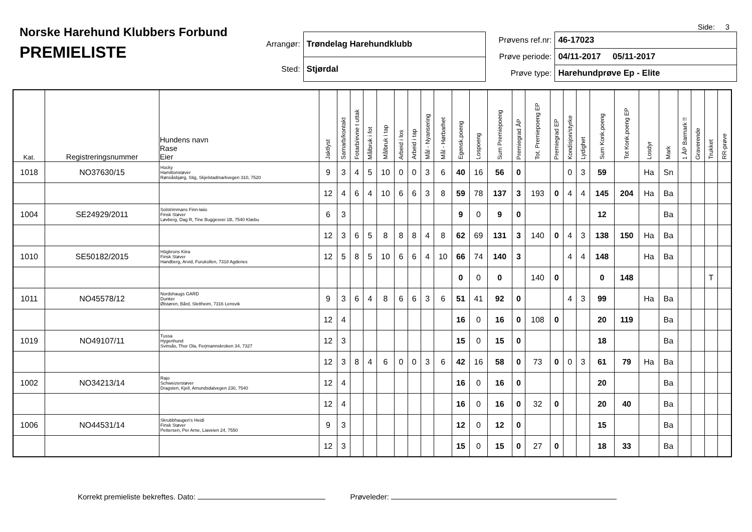Side: 3
Norske Harehund Klubbers Forbund
PREMIELISTE
| Arrangør: | Trøndelag Harehundklubb |
| Sted: | Stjørdal |
| Prøvens ref.nr: | 46-17023 |
| Prøve periode: | 04/11-2017 05/11-2017 |
| Prøve type: | Harehundprøve Ep - Elite |
| Kat. | Registreringsnummer | Hundens navn Rase Eier | Jaktlyst | Samarb/kontakt | Fotarb/evne t uttak | Målbruk i fot | Målbruk i tap | Arbeid i los | Arbeid i tap | Mål - Nyansering | Mål - Hørbarhet | Egensk.poeng | Lospoeng | Sum Premiepoeng | Premiegrad ÅP | Tot. Premiepoeng EP | Premiegrad EP | Kondisjon/styrke | Lydighet | Sum Konk.poeng | Tot Konk.poeng EP | Losdyr | Mark | 1 ÅP Barmark !! | Graverende | Trukket | RR-prøve |
| --- | --- | --- | --- | --- | --- | --- | --- | --- | --- | --- | --- | --- | --- | --- | --- | --- | --- | --- | --- | --- | --- | --- | --- | --- | --- | --- | --- |
| 1018 | NO37630/15 | Hocky Hamiltonstøver Rønsåsbjørg, Stig, Skjelstadmarkvegen 310, 7520 | 9 | 3 | 4 | 5 | 10 | 0 | 0 | 3 | 6 | 40 | 16 | 56 | 0 | | | 0 | 3 | 59 | | Ha | Sn | | | | |
| | | | 12 | 4 | 6 | 4 | 10 | 6 | 6 | 3 | 8 | 59 | 78 | 137 | 3 | 193 | 0 | 4 | 4 | 145 | 204 | Ha | Ba | | | | |
| 1004 | SE24929/2011 | Solstrimmans Finn-laiio Finsk Støver Løvberg, Dag R, Tine Buggesvei 1B, 7540 Klæbu | 6 | 3 | | | | | | | | 9 | 0 | 9 | 0 | | | | | 12 | | | Ba | | | | |
| | | | 12 | 3 | 6 | 5 | 8 | 8 | 8 | 4 | 8 | 62 | 69 | 131 | 3 | 140 | 0 | 4 | 3 | 138 | 150 | Ha | Ba | | | | |
| 1010 | SE50182/2015 | Högbrons Kiira Finsk Støver Handberg, Arvid, Furukollen, 7318 Agdenes | 12 | 5 | 8 | 5 | 10 | 6 | 6 | 4 | 10 | 66 | 74 | 140 | 3 | | | 4 | 4 | 148 | | Ha | Ba | | | | |
| | | | | | | | | | | | | 0 | 0 | 0 | | 140 | 0 | | | 0 | 148 | | | | | T | |
| 1011 | NO45578/12 | Nordshaugs GARD Dunker Ølstøren, Bård, Slettheim, 7316 Lensvik | 9 | 3 | 6 | 4 | 8 | 6 | 6 | 3 | 6 | 51 | 41 | 92 | 0 | | | 4 | 3 | 99 | | Ha | Ba | | | | |
| | | | 12 | 4 | | | | | | | | 16 | 0 | 16 | 0 | 108 | 0 | | | 20 | 119 | | Ba | | | | |
| 1019 | NO49107/11 | Tussa Hygenhund Svinsås, Thor Ola, Ferjmannskroken 34, 7327 | 12 | 3 | | | | | | | | 15 | 0 | 15 | 0 | | | | | 18 | | | Ba | | | | |
| | | | 12 | 3 | 8 | 4 | 6 | 0 | 0 | 3 | 6 | 42 | 16 | 58 | 0 | 73 | 0 | 0 | 3 | 61 | 79 | Ha | Ba | | | | |
| 1002 | NO34213/14 | Rajo Schweizerstøver Dragsten, Kjell, Amundsdalvegen 230, 7540 | 12 | 4 | | | | | | | | 16 | 0 | 16 | 0 | | | | | 20 | | | Ba | | | | |
| | | | 12 | 4 | | | | | | | | 16 | 0 | 16 | 0 | 32 | 0 | | | 20 | 40 | | Ba | | | | |
| 1006 | NO44531/14 | Skrubbhaugen's Heidi Finsk Støver Pettersen, Per Arne, Liaveien 24, 7550 | 9 | 3 | | | | | | | | 12 | 0 | 12 | 0 | | | | | 15 | | | Ba | | | | |
| | | | 12 | 3 | | | | | | | | 15 | 0 | 15 | 0 | 27 | 0 | | | 18 | 33 | | Ba | | | | |
Korrekt premieliste bekreftes. Dato: Prøveleder: